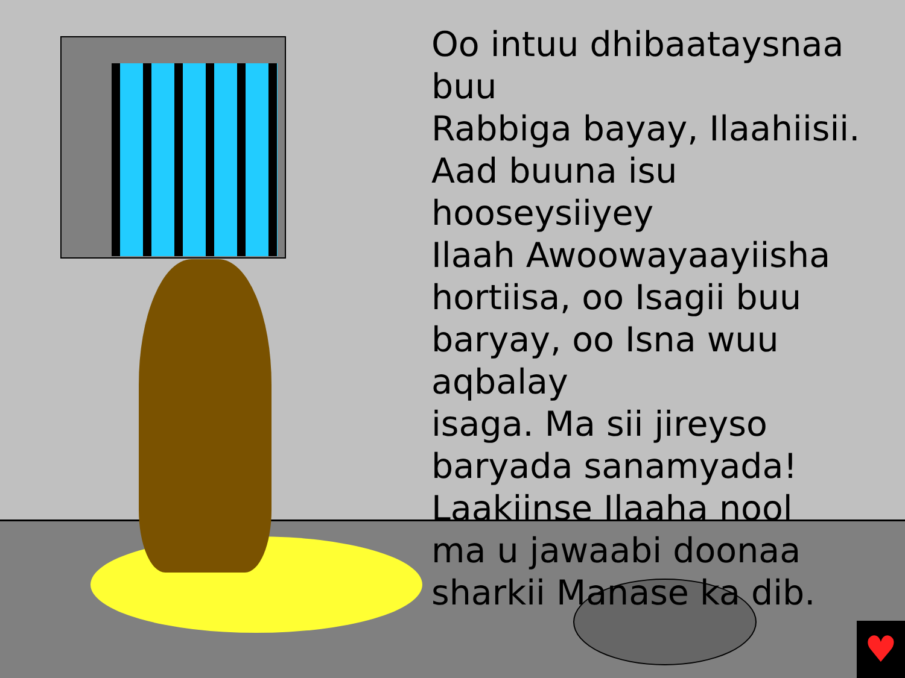Oo intuu dhibaataysnaa buu
Rabbiga bayay, Ilaahiisii.
Aad buuna isu hooseysiiyey
Ilaah Awoowayaayiisha
hortiisa, oo Isagii buu
baryay, oo Isna wuu aqbalay
isaga. Ma sii jireyso
baryada sanamyada!
Laakiinse Ilaaha nool
ma u jawaabi doonaa
sharkii Manase ka dib.
♥